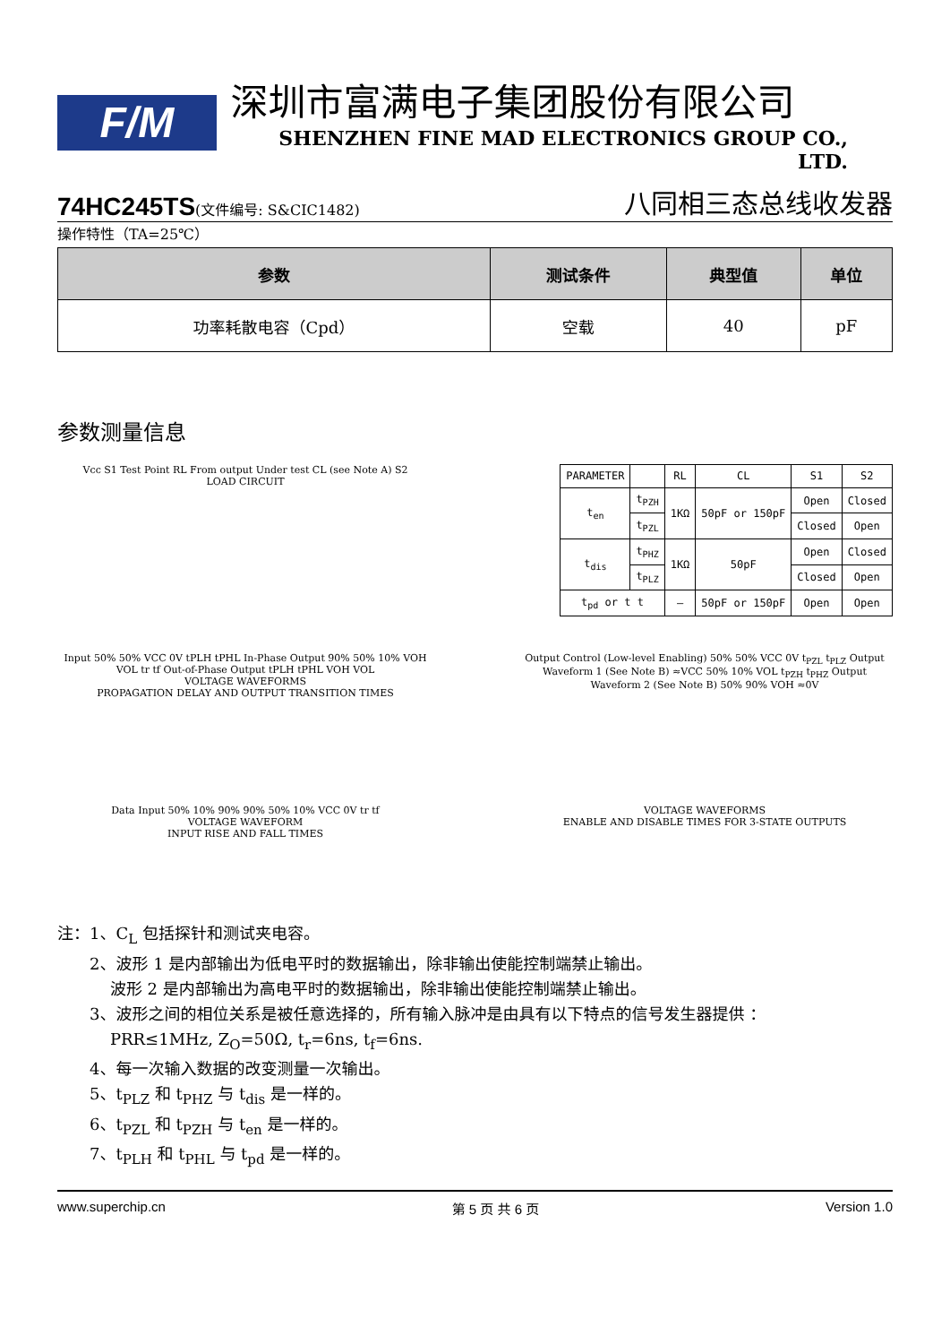F/M
深圳市富满电子集团股份有限公司
SHENZHEN FINE MAD ELECTRONICS GROUP CO., LTD.
74HC245TS(文件编号: S&CIC1482)
八同相三态总线收发器
操作特性（TA=25℃）
| 参数 | 测试条件 | 典型值 | 单位 |
| --- | --- | --- | --- |
| 功率耗散电容（Cpd） | 空载 | 40 | pF |
参数测量信息
Vcc S1 Test Point RL From output Under test CL (see Note A) S2
LOAD CIRCUIT
| PARAMETER | | RL | CL | S1 | S2 |
| t<sub>en</sub> | t<sub>PZH</sub> | 1KΩ | 50pF or 150pF | Open | Closed |
| | t<sub>PZL</sub> | | | Closed | Open |
| t<sub>dis</sub> | t<sub>PHZ</sub> | 1KΩ | 50pF | Open | Closed |
| | t<sub>PLZ</sub> | | | Closed | Open |
| t<sub>pd</sub> or t t | | — | 50pF or 150pF | Open | Open |
Input 50% 50% VCC 0V tPLH tPHL In-Phase Output 90% 50% 10% VOH VOL tr tf Out-of-Phase Output tPLH tPHL VOH VOL
VOLTAGE WAVEFORMS
PROPAGATION DELAY AND OUTPUT TRANSITION TIMES
Output Control (Low-level Enabling) 50% 50% VCC 0V t<sub>PZL</sub> t<sub>PLZ</sub> Output Waveform 1 (See Note B) ≈VCC 50% 10% VOL t<sub>PZH</sub> t<sub>PHZ</sub> Output Waveform 2 (See Note B) 50% 90% VOH ≈0V
Data Input 50% 10% 90% 90% 50% 10% VCC 0V tr tf
VOLTAGE WAVEFORM
INPUT RISE AND FALL TIMES
VOLTAGE WAVEFORMS
ENABLE AND DISABLE TIMES FOR 3-STATE OUTPUTS
注：1、C<sub>L</sub> 包括探针和测试夹电容。
2、波形 1 是内部输出为低电平时的数据输出，除非输出使能控制端禁止输出。
波形 2 是内部输出为高电平时的数据输出，除非输出使能控制端禁止输出。
3、波形之间的相位关系是被任意选择的，所有输入脉冲是由具有以下特点的信号发生器提供 ：
PRR≤1MHz, Z<sub>O</sub>=50Ω, t<sub>r</sub>=6ns, t<sub>f</sub>=6ns.
4、每一次输入数据的改变测量一次输出。
5、t<sub>PLZ</sub> 和 t<sub>PHZ</sub> 与 t<sub>dis</sub> 是一样的。
6、t<sub>PZL</sub> 和 t<sub>PZH</sub> 与 t<sub>en</sub> 是一样的。
7、t<sub>PLH</sub> 和 t<sub>PHL</sub> 与 t<sub>pd</sub> 是一样的。
www.superchip.cn 第 5 页 共 6 页 Version 1.0